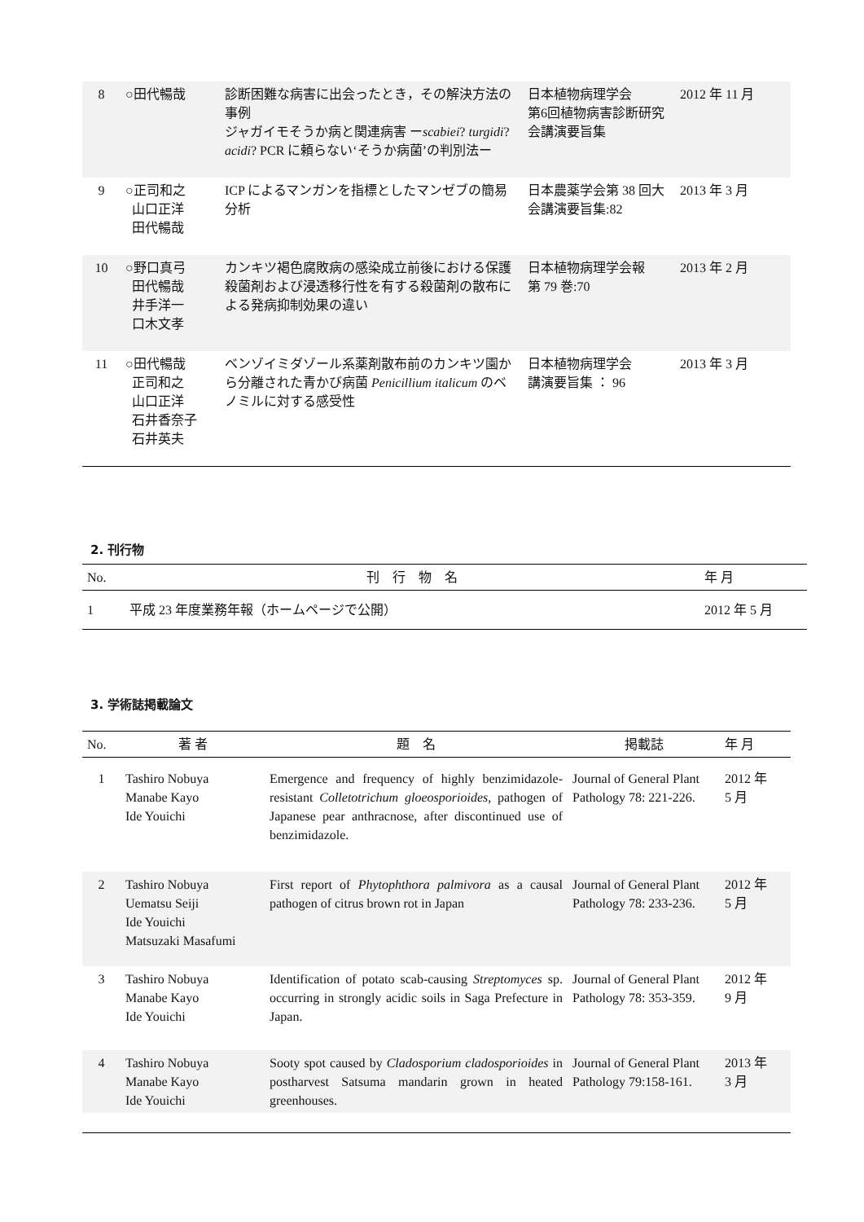| 8 | ○田代暢哉 | 診断困難な病害に出会ったとき，その解決方法の事例 ジャガイモそうか病と関連病害 ー scabiei ? turgidi ? acidi ? PCR に頼らない‘そうか病菌’の判別法ー | 日本植物病理学会 第6回植物病害診断研究会講演要旨集 | 2012 年 11 月 |
| 9 | ○正司和之 山口正洋 田代暢哉 | ICP によるマンガンを指標としたマンゼブの簡易分析 | 日本農薬学会第 38 回大会講演要旨集:82 | 2013 年 3 月 |
| 10 | ○野口真弓 田代暢哉 井手洋一 口木文孝 | カンキツ褐色腐敗病の感染成立前後における保護殺菌剤および浸透移行性を有する殺菌剤の散布による発病抑制効果の違い | 日本植物病理学会報 第 79 巻:70 | 2013 年 2 月 |
| 11 | ○田代暢哉 正司和之 山口正洋 石井香奈子 石井英夫 | ベンゾイミダゾール系薬剤散布前のカンキツ園から分離された青かび病菌 Penicillium italicum のベノミルに対する感受性 | 日本植物病理学会 講演要旨集 ： 96 | 2013 年 3 月 |
2. 刊行物
| No. | 刊 行 物 名 | 年 月 |
| --- | --- | --- |
| 1 | 平成 23 年度業務年報（ホームページで公開） | 2012 年 5 月 |
3. 学術誌掲載論文
| No. | 著 者 | 題 名 | 掲載誌 | 年 月 |
| --- | --- | --- | --- | --- |
| 1 | Tashiro Nobuya Manabe Kayo Ide Youichi | Emergence and frequency of highly benzimidazole-resistant Colletotrichum gloeosporioides , pathogen of Japanese pear anthracnose, after discontinued use of benzimidazole. | Journal of General Plant Pathology 78: 221-226. | 2012 年 5 月 |
| 2 | Tashiro Nobuya Uematsu Seiji Ide Youichi Matsuzaki Masafumi | First report of Phytophthora palmivora as a causal pathogen of citrus brown rot in Japan | Journal of General Plant Pathology 78: 233-236. | 2012 年 5 月 |
| 3 | Tashiro Nobuya Manabe Kayo Ide Youichi | Identification of potato scab-causing Streptomyces sp. occurring in strongly acidic soils in Saga Prefecture in Japan. | Journal of General Plant Pathology 78: 353-359. | 2012 年 9 月 |
| 4 | Tashiro Nobuya Manabe Kayo Ide Youichi | Sooty spot caused by Cladosporium cladosporioides in postharvest Satsuma mandarin grown in heated greenhouses. | Journal of General Plant Pathology 79:158-161. | 2013 年 3 月 |